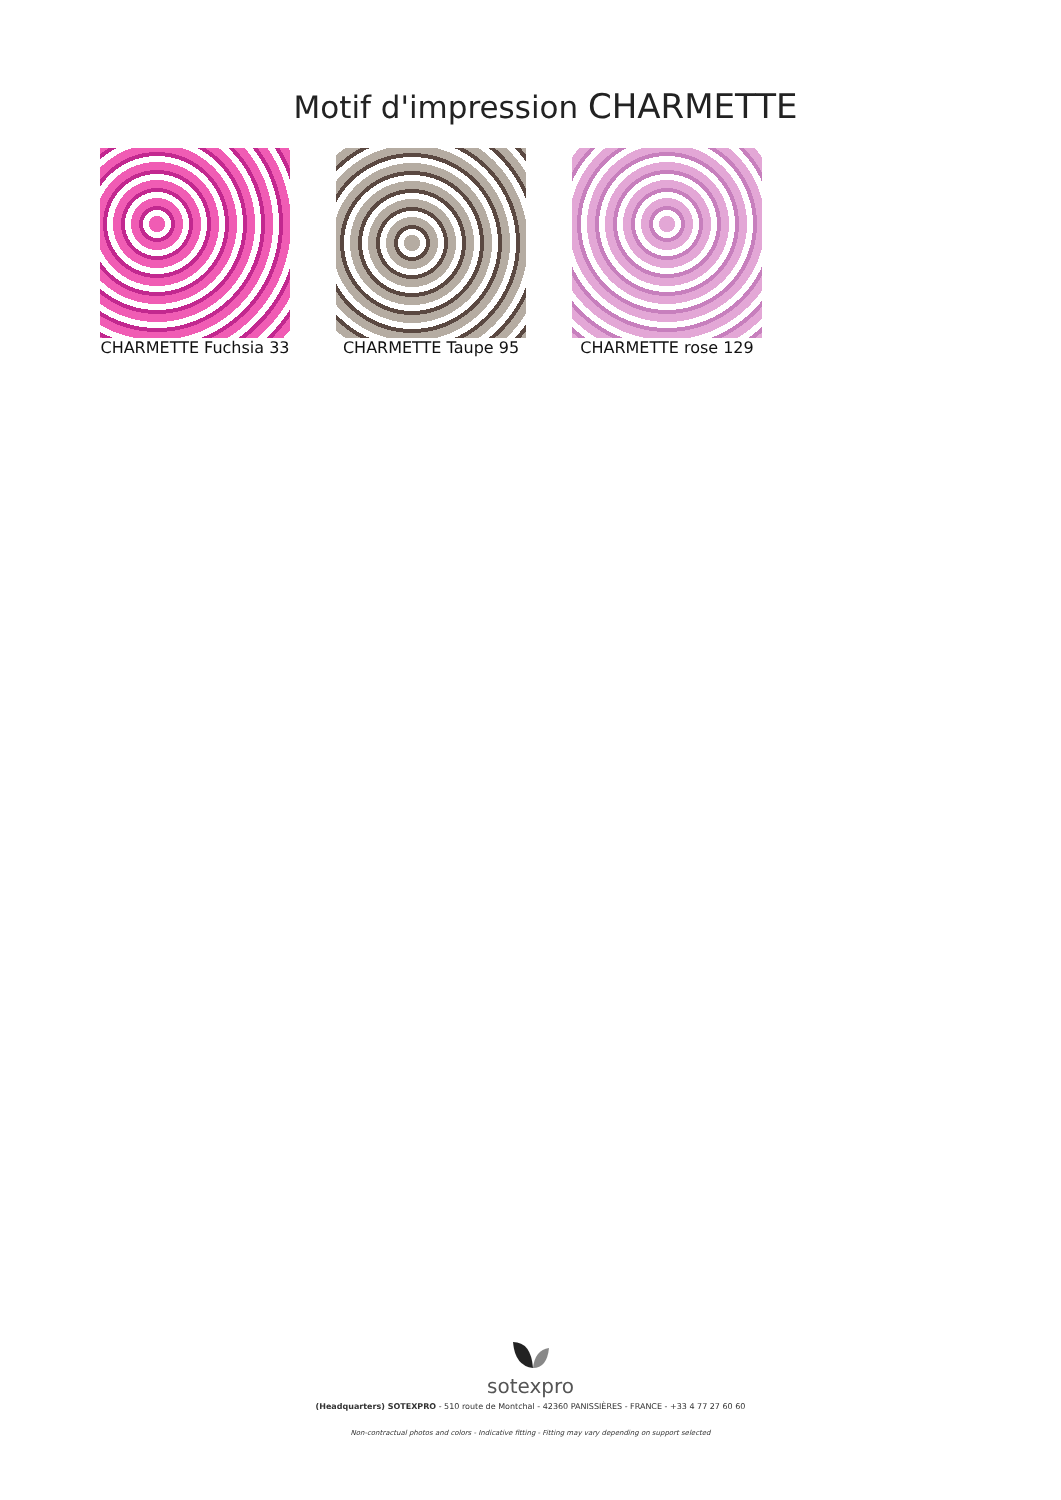Motif d'impression CHARMETTE
CHARMETTE Fuchsia 33
CHARMETTE Taupe 95 CHARMETTE rose 129
sotexpro
(Headquarters) SOTEXPRO - 510 route de Montchal - 42360 PANISSIÈRES - FRANCE - +33 4 77 27 60 60
Non-contractual photos and colors - Indicative fitting - Fitting may vary depending on support selected